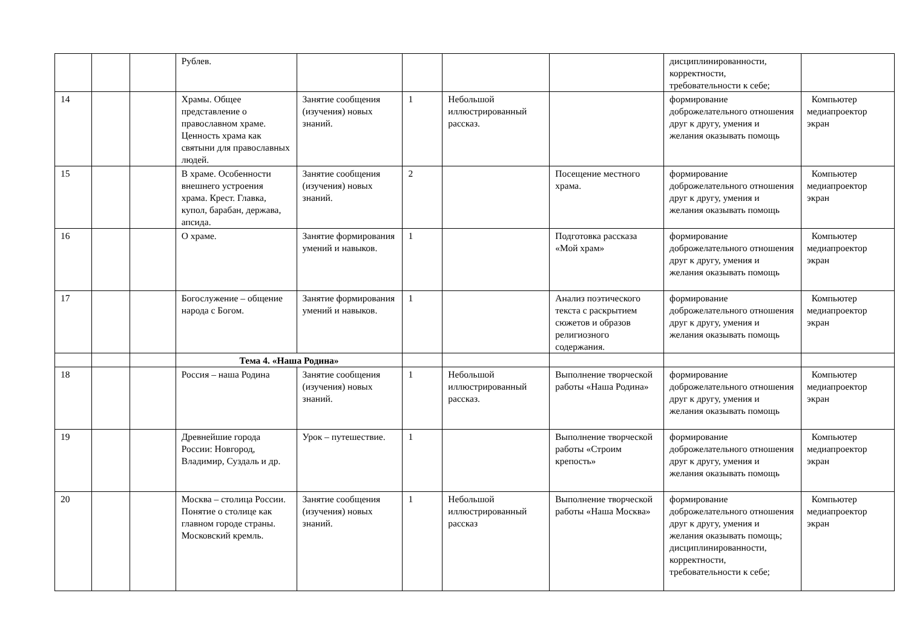| | | | Рублев. | | | | | дисциплинированности, корректности, требовательности к себе; | |
| 14 | | | Храмы. Общее представление о православном храме. Ценность храма как святыни для православных людей. | Занятие сообщения (изучения) новых знаний. | 1 | Небольшой иллюстрированный рассказ. | | формирование доброжелательного отношения друг к другу, умения и желания оказывать помощь | Компьютер медиапроектор экран |
| 15 | | | В храме. Особенности внешнего устроения храма. Крест. Главка, купол, барабан, держава, апсида. | Занятие сообщения (изучения) новых знаний. | 2 | | Посещение местного храма. | формирование доброжелательного отношения друг к другу, умения и желания оказывать помощь | Компьютер медиапроектор экран |
| 16 | | | О храме. | Занятие формирования умений и навыков. | 1 | | Подготовка рассказа «Мой храм» | формирование доброжелательного отношения друг к другу, умения и желания оказывать помощь | Компьютер медиапроектор экран |
| 17 | | | Богослужение – общение народа с Богом. | Занятие формирования умений и навыков. | 1 | | Анализ поэтического текста с раскрытием сюжетов и образов религиозного содержания. | формирование доброжелательного отношения друг к другу, умения и желания оказывать помощь | Компьютер медиапроектор экран |
| | | | Тема 4. «Наша Родина» | | | | | | |
| 18 | | | Россия – наша Родина | Занятие сообщения (изучения) новых знаний. | 1 | Небольшой иллюстрированный рассказ. | Выполнение творческой работы «Наша Родина» | формирование доброжелательного отношения друг к другу, умения и желания оказывать помощь | Компьютер медиапроектор экран |
| 19 | | | Древнейшие города России: Новгород, Владимир, Суздаль и др. | Урок – путешествие. | 1 | | Выполнение творческой работы «Строим крепость» | формирование доброжелательного отношения друг к другу, умения и желания оказывать помощь | Компьютер медиапроектор экран |
| 20 | | | Москва – столица России. Понятие о столице как главном городе страны. Московский кремль. | Занятие сообщения (изучения) новых знаний. | 1 | Небольшой иллюстрированный рассказ | Выполнение творческой работы «Наша Москва» | формирование доброжелательного отношения друг к другу, умения и желания оказывать помощь; дисциплинированности, корректности, требовательности к себе; | Компьютер медиапроектор экран |